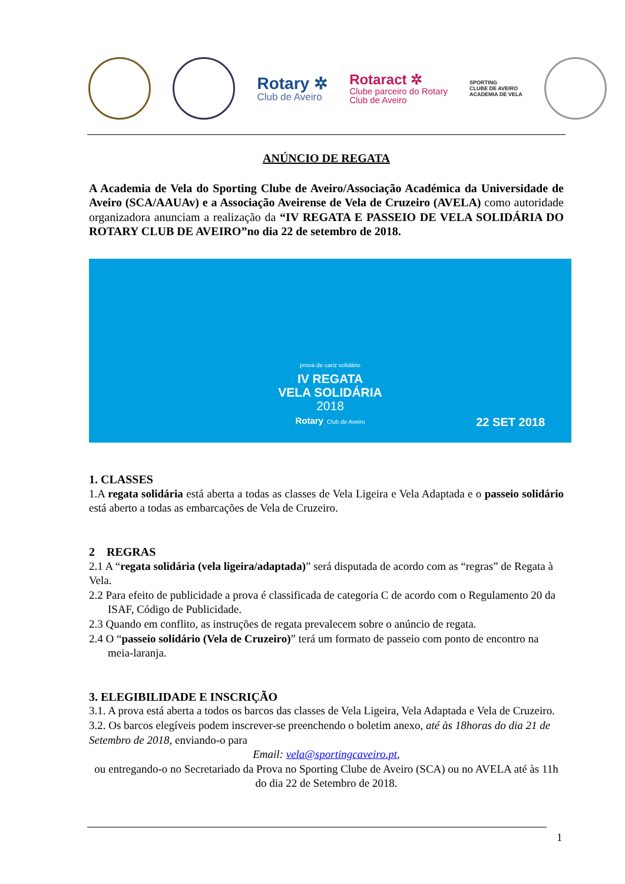Rotary ✲
Club de Aveiro
Rotaract ✲
Clube parceiro do Rotary
Club de Aveiro
SPORTING
CLUBE DE AVEIRO
ACADEMIA DE VELA
ANÚNCIO DE REGATA
A Academia de Vela do Sporting Clube de Aveiro/Associação Académica da Universidade de Aveiro (SCA/AAUAv) e a Associação Aveirense de Vela de Cruzeiro (AVELA) como autoridade organizadora anunciam a realização da “IV REGATA E PASSEIO DE VELA SOLIDÁRIA DO ROTARY CLUB DE AVEIRO”no dia 22 de setembro de 2018.
prova de cariz solidário
IV REGATA
VELA SOLIDÁRIA
2018
Rotary Club de Aveiro
22 SET 2018
1. CLASSES
1.A regata solidária está aberta a todas as classes de Vela Ligeira e Vela Adaptada e o passeio solidário está aberto a todas as embarcações de Vela de Cruzeiro.
2 REGRAS
2.1 A “regata solidária (vela ligeira/adaptada)” será disputada de acordo com as “regras” de Regata à Vela.
2.2 Para efeito de publicidade a prova é classificada de categoria C de acordo com o Regulamento 20 da ISAF, Código de Publicidade.
2.3 Quando em conflito, as instruções de regata prevalecem sobre o anúncio de regata.
2.4 O “passeio solidário (Vela de Cruzeiro)” terá um formato de passeio com ponto de encontro na meia-laranja.
3. ELEGIBILIDADE E INSCRIÇÃO
3.1. A prova está aberta a todos os barcos das classes de Vela Ligeira, Vela Adaptada e Vela de Cruzeiro.
3.2. Os barcos elegíveis podem inscrever-se preenchendo o boletim anexo, até às 18horas do dia 21 de Setembro de 2018, enviando-o para
Email: vela@sportingcaveiro.pt,
ou entregando-o no Secretariado da Prova no Sporting Clube de Aveiro (SCA) ou no AVELA até às 11h do dia 22 de Setembro de 2018.
1